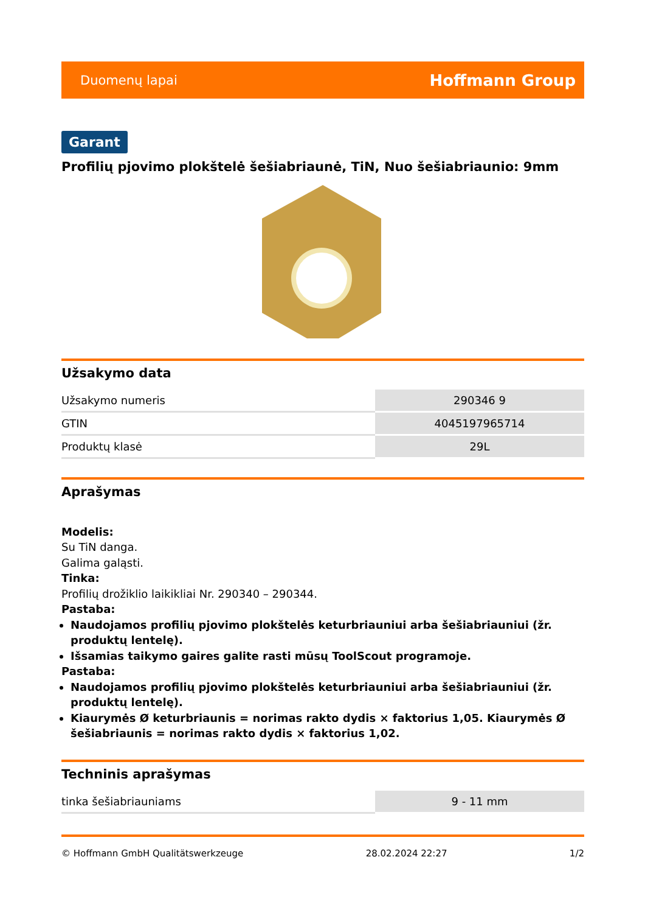Duomenų lapai Hoffmann Group
Garant
Profilių pjovimo plokštelė šešiabriaunė, TiN, Nuo šešiabriaunio: 9mm
Užsakymo data
| Užsakymo numeris | 290346 9 |
| GTIN | 4045197965714 |
| Produktų klasė | 29L |
Aprašymas
Modelis:
Su TiN danga.
Galima galąsti.
Tinka:
Profilių drožiklio laikikliai Nr. 290340 – 290344.
Pastaba:
Naudojamos profilių pjovimo plokštelės keturbriauniui arba šešiabriauniui (žr. produktų lentelę).
Išsamias taikymo gaires galite rasti mūsų ToolScout programoje.
Pastaba:
Naudojamos profilių pjovimo plokštelės keturbriauniui arba šešiabriauniui (žr. produktų lentelę).
Kiaurymės Ø keturbriaunis = norimas rakto dydis × faktorius 1,05. Kiaurymės Ø šešiabriaunis = norimas rakto dydis × faktorius 1,02.
Techninis aprašymas
| tinka šešiabriauniams | 9 - 11 mm |
© Hoffmann GmbH Qualitätswerkzeuge 28.02.2024 22:27 1/2